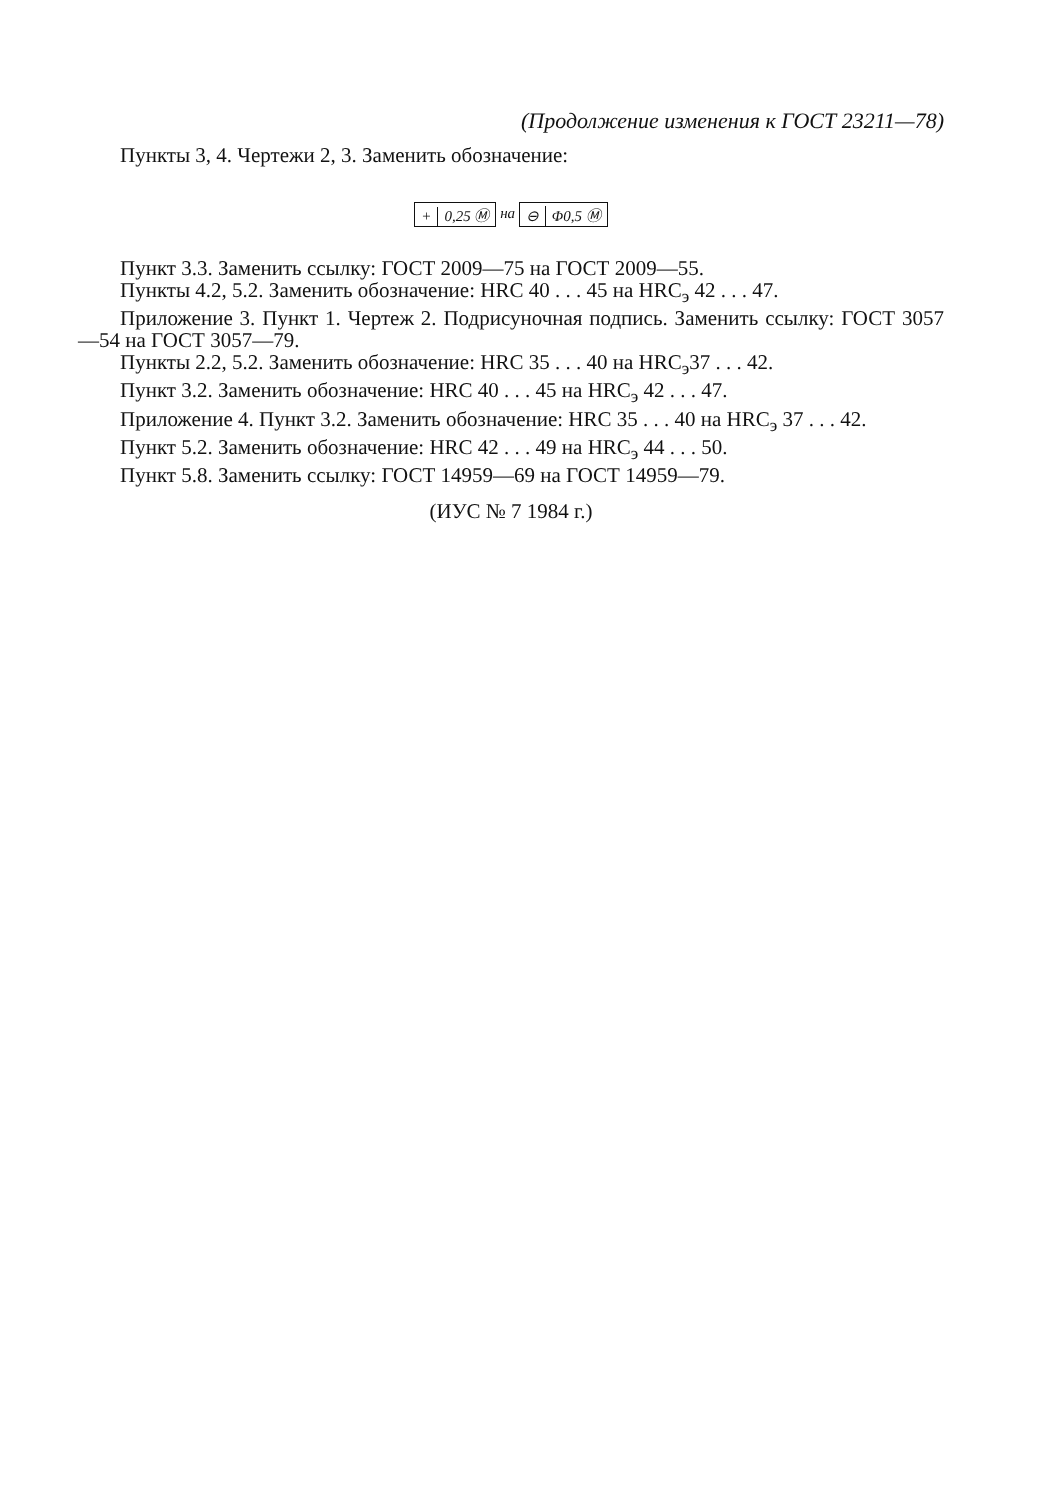(Продолжение изменения к ГОСТ 23211—78)
Пункты 3, 4. Чертежи 2, 3. Заменить обозначение:
+ 0,25 Ⓜ на ⊖ Φ0,5 Ⓜ
Пункт 3.3. Заменить ссылку: ГОСТ 2009—75 на ГОСТ 2009—55.
Пункты 4.2, 5.2. Заменить обозначение: HRC 40 . . . 45 на HRC<sub>э</sub> 42 . . . 47.
Приложение 3. Пункт 1. Чертеж 2. Подрисуночная подпись. Заменить ссылку: ГОСТ 3057—54 на ГОСТ 3057—79.
Пункты 2.2, 5.2. Заменить обозначение: HRC 35 . . . 40 на HRC<sub>э</sub>37 . . . 42.
Пункт 3.2. Заменить обозначение: HRC 40 . . . 45 на HRC<sub>э</sub> 42 . . . 47.
Приложение 4. Пункт 3.2. Заменить обозначение: HRC 35 . . . 40 на HRC<sub>э</sub> 37 . . . 42.
Пункт 5.2. Заменить обозначение: HRC 42 . . . 49 на HRC<sub>э</sub> 44 . . . 50.
Пункт 5.8. Заменить ссылку: ГОСТ 14959—69 на ГОСТ 14959—79.
(ИУС № 7 1984 г.)